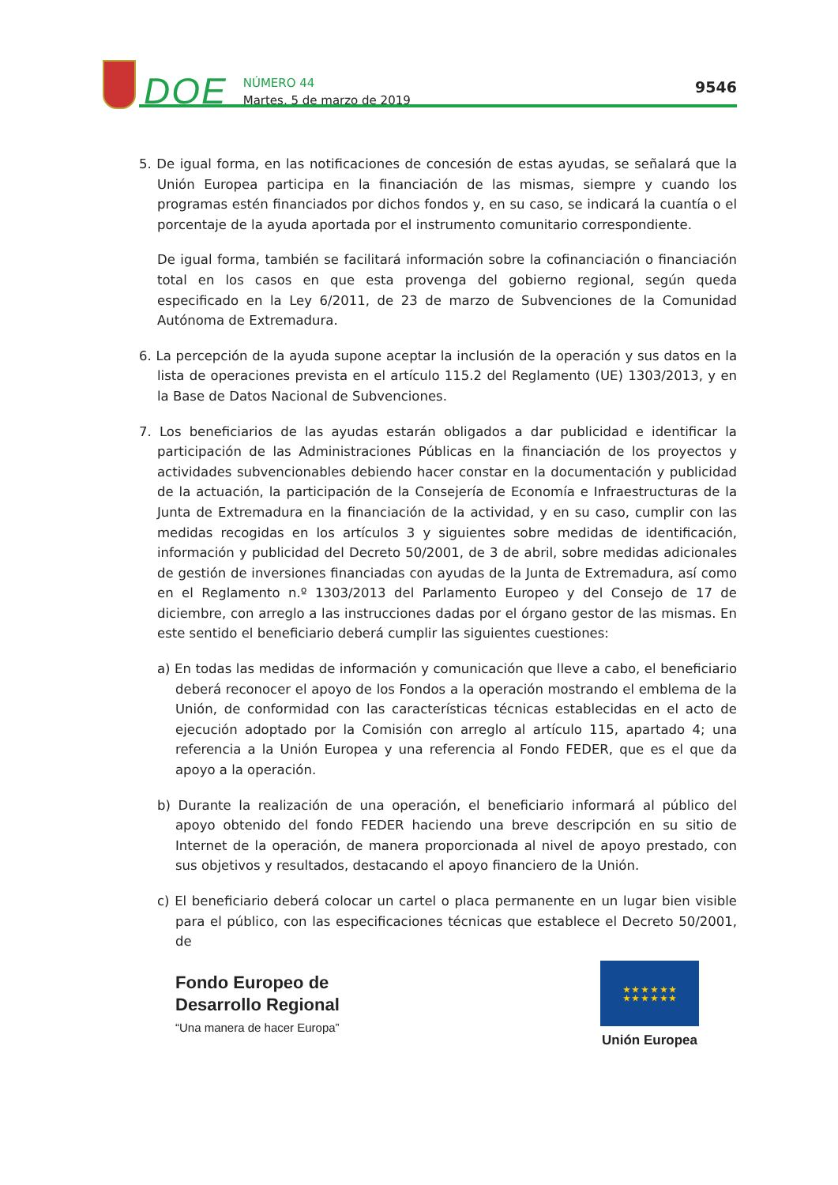DOE
NÚMERO 44
Martes, 5 de marzo de 2019
9546
5. De igual forma, en las notificaciones de concesión de estas ayudas, se señalará que la Unión Europea participa en la financiación de las mismas, siempre y cuando los programas estén financiados por dichos fondos y, en su caso, se indicará la cuantía o el porcentaje de la ayuda aportada por el instrumento comunitario correspondiente.
De igual forma, también se facilitará información sobre la cofinanciación o financiación total en los casos en que esta provenga del gobierno regional, según queda especificado en la Ley 6/2011, de 23 de marzo de Subvenciones de la Comunidad Autónoma de Extremadura.
6. La percepción de la ayuda supone aceptar la inclusión de la operación y sus datos en la lista de operaciones prevista en el artículo 115.2 del Reglamento (UE) 1303/2013, y en la Base de Datos Nacional de Subvenciones.
7. Los beneficiarios de las ayudas estarán obligados a dar publicidad e identificar la participación de las Administraciones Públicas en la financiación de los proyectos y actividades subvencionables debiendo hacer constar en la documentación y publicidad de la actuación, la participación de la Consejería de Economía e Infraestructuras de la Junta de Extremadura en la financiación de la actividad, y en su caso, cumplir con las medidas recogidas en los artículos 3 y siguientes sobre medidas de identificación, información y publicidad del Decreto 50/2001, de 3 de abril, sobre medidas adicionales de gestión de inversiones financiadas con ayudas de la Junta de Extremadura, así como en el Reglamento n.º 1303/2013 del Parlamento Europeo y del Consejo de 17 de diciembre, con arreglo a las instrucciones dadas por el órgano gestor de las mismas. En este sentido el beneficiario deberá cumplir las siguientes cuestiones:
a) En todas las medidas de información y comunicación que lleve a cabo, el beneficiario deberá reconocer el apoyo de los Fondos a la operación mostrando el emblema de la Unión, de conformidad con las características técnicas establecidas en el acto de ejecución adoptado por la Comisión con arreglo al artículo 115, apartado 4; una referencia a la Unión Europea y una referencia al Fondo FEDER, que es el que da apoyo a la operación.
b) Durante la realización de una operación, el beneficiario informará al público del apoyo obtenido del fondo FEDER haciendo una breve descripción en su sitio de Internet de la operación, de manera proporcionada al nivel de apoyo prestado, con sus objetivos y resultados, destacando el apoyo financiero de la Unión.
c) El beneficiario deberá colocar un cartel o placa permanente en un lugar bien visible para el público, con las especificaciones técnicas que establece el Decreto 50/2001, de
Fondo Europeo de
Desarrollo Regional
“Una manera de hacer Europa”
★ ★ ★ ★ ★ ★
★ ★ ★ ★ ★ ★
Unión Europea